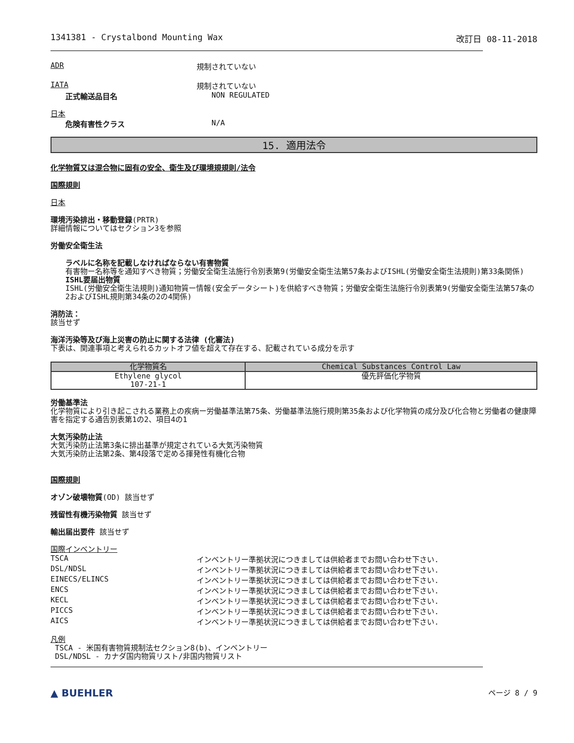1341381 - Crystalbond Mounting Wax 改訂日 08-11-2018
ADR 規制されていない
IATA 規制されていない
正式輸送品目名 NON REGULATED
日本
危険有害性クラス N/A
15. 適用法令
化学物質又は混合物に固有の安全、衛生及び環境規規則/法令
国際規則
日本
環境汚染排出・移動登録(PRTR)
詳細情報についてはセクション3を参照
労働安全衛生法
ラベルに名称を記載しなければならない有害物質
有害物ー名称等を通知すべき物質；労働安全衛生法施行令別表第9(労働安全衛生法第57条およびISHL(労働安全衛生法規則)第33条関係)
ISHL要届出物質
ISHL(労働安全衛生法規則)通知物質ー情報(安全データシート)を供給すべき物質；労働安全衛生法施行令別表第9(労働安全衛生法第57条の2およびISHL規則第34条の2の4関係)
消防法：
該当せず
海洋汚染等及び海上災害の防止に関する法律 (化審法)
下表は、関連事項と考えられるカットオフ値を超えて存在する、記載されている成分を示す
| 化学物質名 | Chemical Substances Control Law |
| --- | --- |
| Ethylene glycol 107-21-1 | 優先評価化学物質 |
労働基準法
化学物質により引き起こされる業務上の疾病ー労働基準法第75条、労働基準法施行規則第35条および化学物質の成分及び化合物と労働者の健康障害を指定する通告別表第1の2、項目4の1
大気汚染防止法
大気汚染防止法第3条に排出基準が規定されている大気汚染物質
大気汚染防止法第2条、第4段落で定める揮発性有機化合物
国際規則
オゾン破壊物質(OD) 該当せず
残留性有機汚染物質 該当せず
輸出届出要件 該当せず
国際インベントリー
TSCA インベントリー準拠状況につきましては供給者までお問い合わせ下さい.
DSL/NDSL インベントリー準拠状況につきましては供給者までお問い合わせ下さい.
EINECS/ELINCS インベントリー準拠状況につきましては供給者までお問い合わせ下さい.
ENCS インベントリー準拠状況につきましては供給者までお問い合わせ下さい.
KECL インベントリー準拠状況につきましては供給者までお問い合わせ下さい.
PICCS インベントリー準拠状況につきましては供給者までお問い合わせ下さい.
AICS インベントリー準拠状況につきましては供給者までお問い合わせ下さい.
凡例
TSCA - 米国有害物質規制法セクション8(b)、インベントリー
DSL/NDSL - カナダ国内物質リスト/非国内物質リスト
▲ BUEHLER ページ 8 / 9